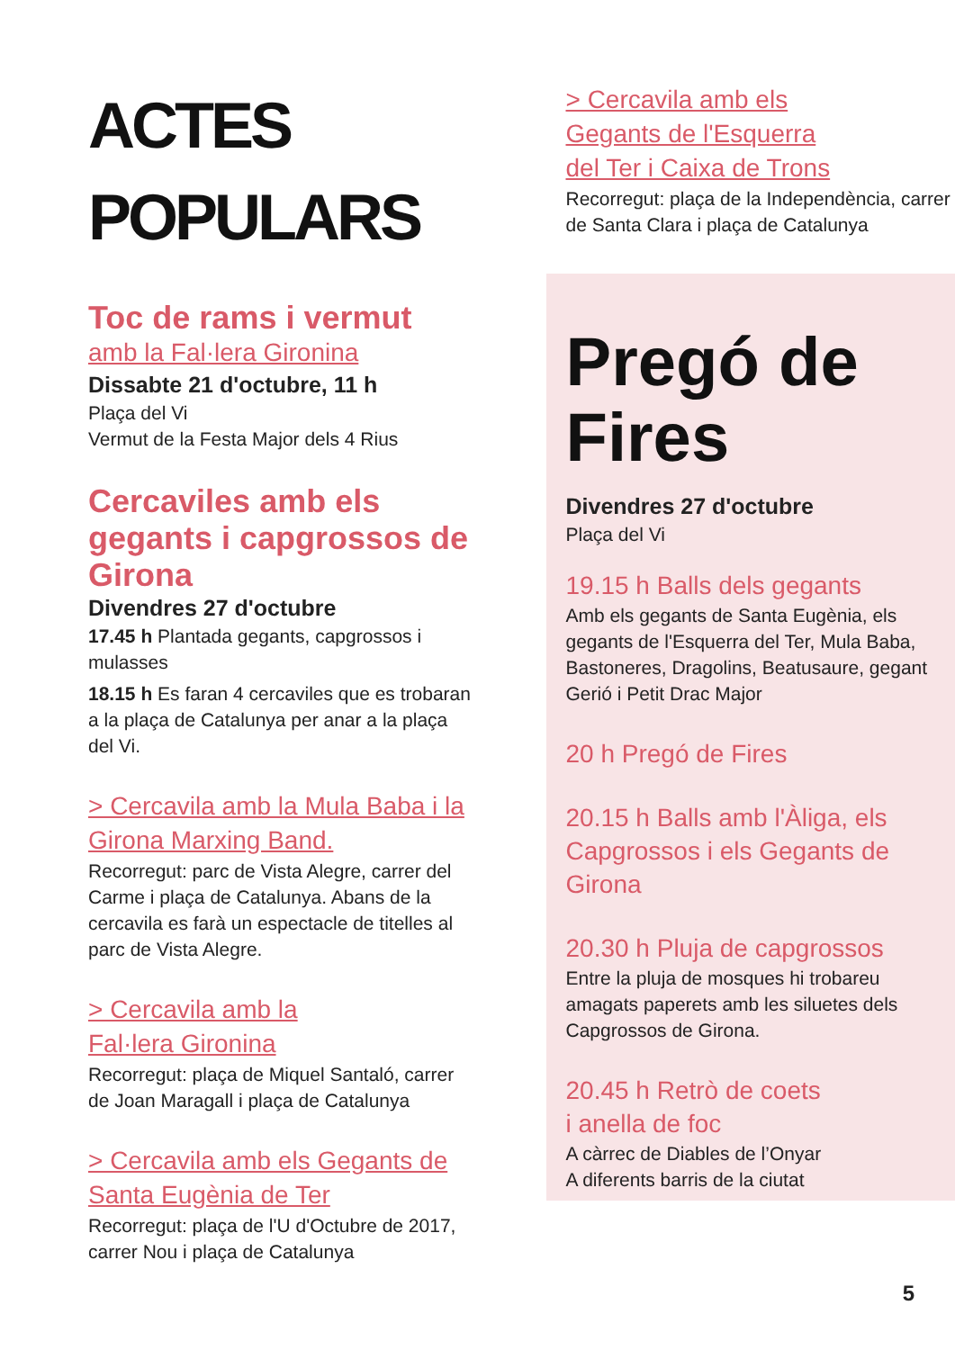ACTES
POPULARS
Toc de rams i vermut
amb la Fal·lera Gironina
Dissabte 21 d'octubre, 11 h
Plaça del Vi
Vermut de la Festa Major dels 4 Rius
Cercaviles amb els gegants i capgrossos de Girona
Divendres 27 d'octubre
17.45 h Plantada gegants, capgrossos i mulasses
18.15 h Es faran 4 cercaviles que es trobaran a la plaça de Catalunya per anar a la plaça del Vi.
> Cercavila amb la Mula Baba i la Girona Marxing Band.
Recorregut: parc de Vista Alegre, carrer del Carme i plaça de Catalunya. Abans de la cercavila es farà un espectacle de titelles al parc de Vista Alegre.
> Cercavila amb la
Fal·lera Gironina
Recorregut: plaça de Miquel Santaló, carrer de Joan Maragall i plaça de Catalunya
> Cercavila amb els Gegants de Santa Eugènia de Ter
Recorregut: plaça de l'U d'Octubre de 2017, carrer Nou i plaça de Catalunya
> Cercavila amb els
Gegants de l'Esquerra
del Ter i Caixa de Trons
Recorregut: plaça de la Independència, carrer de Santa Clara i plaça de Catalunya
Pregó de Fires
Divendres 27 d'octubre
Plaça del Vi
19.15 h Balls dels gegants
Amb els gegants de Santa Eugènia, els gegants de l'Esquerra del Ter, Mula Baba, Bastoneres, Dragolins, Beatusaure, gegant Gerió i Petit Drac Major
20 h Pregó de Fires
20.15 h Balls amb l'Àliga, els Capgrossos i els Gegants de Girona
20.30 h Pluja de capgrossos
Entre la pluja de mosques hi trobareu amagats paperets amb les siluetes dels Capgrossos de Girona.
20.45 h Retrò de coets
i anella de foc
A càrrec de Diables de l’Onyar
A diferents barris de la ciutat
5